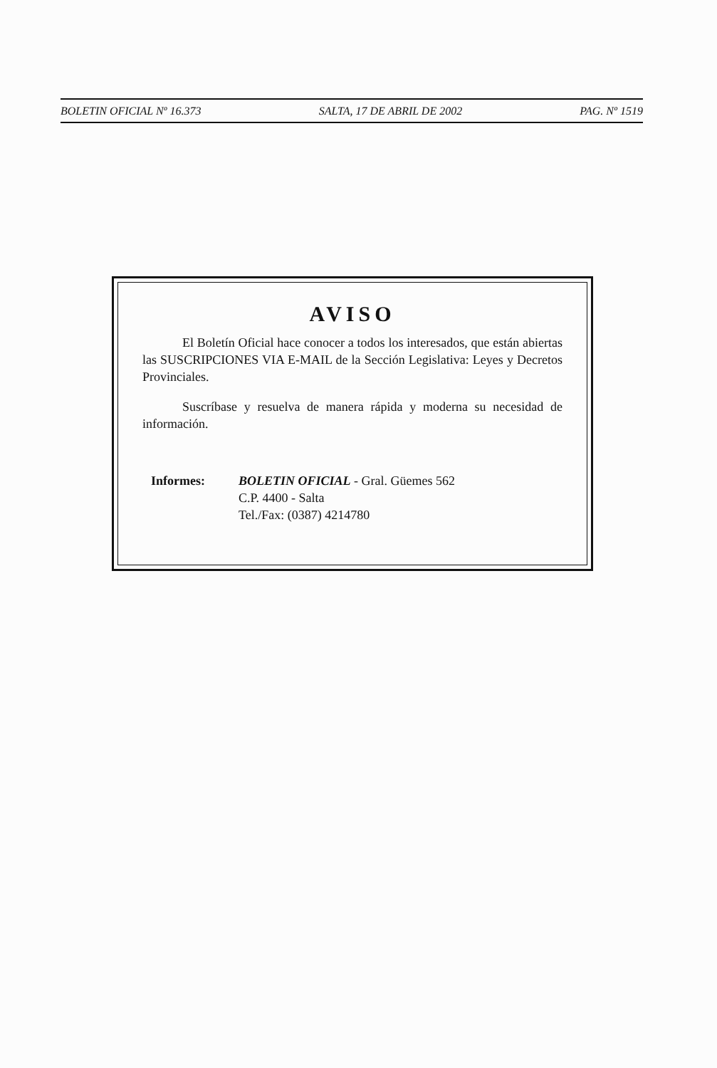BOLETIN OFICIAL Nº 16.373 SALTA, 17 DE ABRIL DE 2002 PAG. Nº 1519
AVISO
El Boletín Oficial hace conocer a todos los interesados, que están abiertas las SUSCRIPCIONES VIA E-MAIL de la Sección Legislativa: Leyes y Decretos Provinciales.
Suscríbase y resuelva de manera rápida y moderna su necesidad de información.
Informes: BOLETIN OFICIAL - Gral. Güemes 562
C.P. 4400 - Salta
Tel./Fax: (0387) 4214780